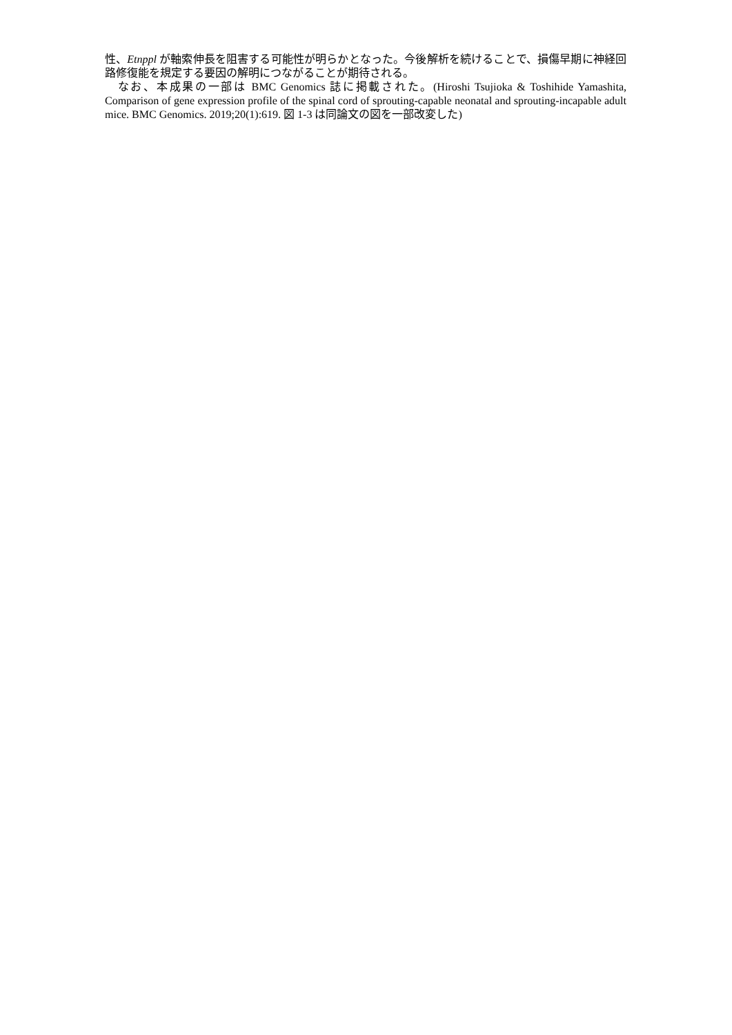性、Etnppl が軸索伸長を阻害する可能性が明らかとなった。今後解析を続けることで、損傷早期に神経回路修復能を規定する要因の解明につながることが期待される。
　なお、本成果の一部は BMC Genomics 誌に掲載された。(Hiroshi Tsujioka & Toshihide Yamashita, Comparison of gene expression profile of the spinal cord of sprouting-capable neonatal and sprouting-incapable adult mice. BMC Genomics. 2019;20(1):619. 図 1-3 は同論文の図を一部改変した)